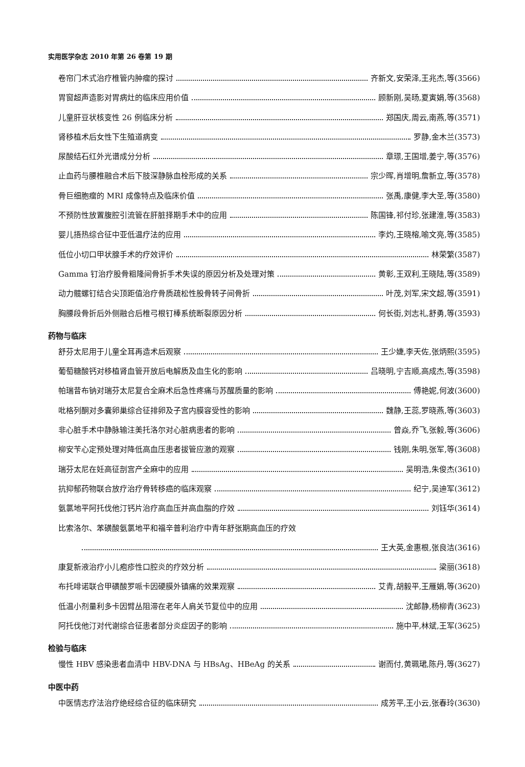实用医学杂志 2010 年第 26 卷第 19 期
卷帘门术式治疗椎管内肿瘤的探讨 齐新文,安荣泽,王兆杰,等(3566)
胃窗超声造影对胃病灶的临床应用价值 顾新刚,吴旸,夏寅娟,等(3568)
儿童肝豆状核变性 26 例临床分析 郑国庆,周云,南燕,等(3571)
肾移植术后女性下生殖道病变 罗静,金木兰(3573)
尿酸结石红外光谱成分分析 章璟,王国增,姜宁,等(3576)
止血药与腰椎融合术后下肢深静脉血栓形成的关系 宗少晖,肖增明,詹新立,等(3578)
骨巨细胞瘤的 MRI 成像特点及临床价值 张禹,康健,李大圣,等(3580)
不预防性放置腹腔引流管在肝脏择期手术中的应用 陈国锋,祁付珍,张建淮,等(3583)
婴儿捂热综合征中亚低温疗法的应用 李灼,王晓榕,喻文亮,等(3585)
低位小切口甲状腺手术的疗效评价 林荣繁(3587)
Gamma 钉治疗股骨粗隆间骨折手术失误的原因分析及处理对策 黄彰,王双利,王晓陆,等(3589)
动力髋螺钉结合尖顶距值治疗骨质疏松性股骨转子间骨折 叶茂,刘军,宋文超,等(3591)
胸腰段骨折后外侧融合后椎弓根钉棒系统断裂原因分析 何长街,刘志礼,舒勇,等(3593)
药物与临床
舒芬太尼用于儿童全耳再造术后观察 王少婕,李天佐,张炳熙(3595)
葡萄糖酸钙对移植肾血管开放后电解质及血生化的影响 吕晓明,宁吉顺,高成杰,等(3598)
帕瑞昔布钠对瑞芬太尼复合全麻术后急性疼痛与苏醒质量的影响 傅艳妮,何波(3600)
吡格列酮对多囊卵巢综合征排卵及子宫内膜容受性的影响 魏静,王蕊,罗晓燕,等(3603)
非心脏手术中静脉输注美托洛尔对心脏病患者的影响 曾焱,乔飞,张毅,等(3606)
柳安苄心定预处理对降低高血压患者拔管应激的观察 钱刚,朱明,张军,等(3608)
瑞芬太尼在妊高征剖宫产全麻中的应用 吴明浩,朱俊杰(3610)
抗抑郁药物联合放疗治疗骨转移癌的临床观察 纪宁,吴迪军(3612)
氨氯地平阿托伐他汀钙片治疗高血压并高血脂的疗效 刘钰华(3614)
比索洛尔、苯磺酸氨氯地平和福辛普利治疗中青年舒张期高血压的疗效
王大英,金惠根,张良洁(3616)
康复新液治疗小儿疱疹性口腔炎的疗效分析 梁丽(3618)
布托啡诺联合甲磺酸罗哌卡因硬膜外镇痛的效果观察 艾青,胡毅平,王雁娟,等(3620)
低温小剂量利多卡因臂丛阻滞在老年人肩关节复位中的应用 沈邮静,杨柳青(3623)
阿托伐他汀对代谢综合征患者部分炎症因子的影响 施中平,林斌,王军(3625)
检验与临床
慢性 HBV 感染患者血清中 HBV-DNA 与 HBsAg、HBeAg 的关系 谢而付,黄珮珺,陈丹,等(3627)
中医中药
中医情志疗法治疗绝经综合征的临床研究 成芳平,王小云,张春玲(3630)